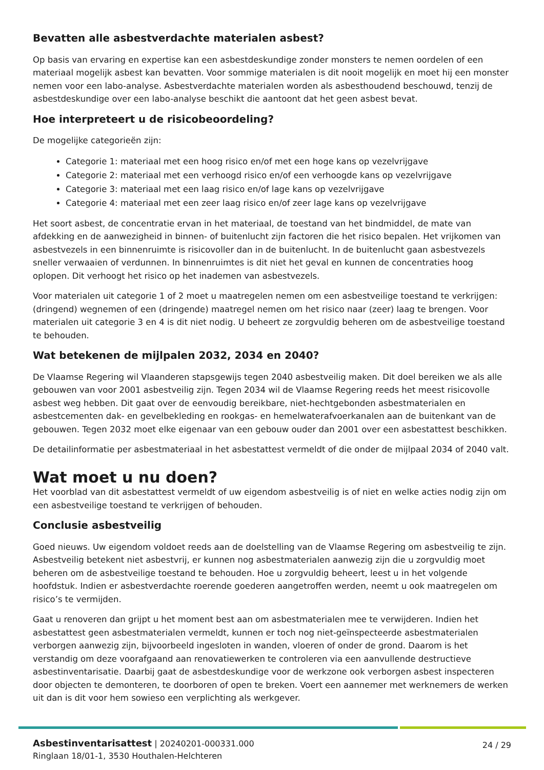Bevatten alle asbestverdachte materialen asbest?
Op basis van ervaring en expertise kan een asbestdeskundige zonder monsters te nemen oordelen of een materiaal mogelijk asbest kan bevatten. Voor sommige materialen is dit nooit mogelijk en moet hij een monster nemen voor een labo-analyse. Asbestverdachte materialen worden als asbesthoudend beschouwd, tenzij de asbestdeskundige over een labo-analyse beschikt die aantoont dat het geen asbest bevat.
Hoe interpreteert u de risicobeoordeling?
De mogelijke categorieën zijn:
Categorie 1: materiaal met een hoog risico en/of met een hoge kans op vezelvrijgave
Categorie 2: materiaal met een verhoogd risico en/of een verhoogde kans op vezelvrijgave
Categorie 3: materiaal met een laag risico en/of lage kans op vezelvrijgave
Categorie 4: materiaal met een zeer laag risico en/of zeer lage kans op vezelvrijgave
Het soort asbest, de concentratie ervan in het materiaal, de toestand van het bindmiddel, de mate van afdekking en de aanwezigheid in binnen- of buitenlucht zijn factoren die het risico bepalen. Het vrijkomen van asbestvezels in een binnenruimte is risicovoller dan in de buitenlucht. In de buitenlucht gaan asbestvezels sneller verwaaien of verdunnen. In binnenruimtes is dit niet het geval en kunnen de concentraties hoog oplopen. Dit verhoogt het risico op het inademen van asbestvezels.
Voor materialen uit categorie 1 of 2 moet u maatregelen nemen om een asbestveilige toestand te verkrijgen: (dringend) wegnemen of een (dringende) maatregel nemen om het risico naar (zeer) laag te brengen. Voor materialen uit categorie 3 en 4 is dit niet nodig. U beheert ze zorgvuldig beheren om de asbestveilige toestand te behouden.
Wat betekenen de mijlpalen 2032, 2034 en 2040?
De Vlaamse Regering wil Vlaanderen stapsgewijs tegen 2040 asbestveilig maken. Dit doel bereiken we als alle gebouwen van voor 2001 asbestveilig zijn. Tegen 2034 wil de Vlaamse Regering reeds het meest risicovolle asbest weg hebben. Dit gaat over de eenvoudig bereikbare, niet-hechtgebonden asbestmaterialen en asbestcementen dak- en gevelbekleding en rookgas- en hemelwaterafvoerkanalen aan de buitenkant van de gebouwen. Tegen 2032 moet elke eigenaar van een gebouw ouder dan 2001 over een asbestattest beschikken.
De detailinformatie per asbestmateriaal in het asbestattest vermeldt of die onder de mijlpaal 2034 of 2040 valt.
Wat moet u nu doen?
Het voorblad van dit asbestattest vermeldt of uw eigendom asbestveilig is of niet en welke acties nodig zijn om een asbestveilige toestand te verkrijgen of behouden.
Conclusie asbestveilig
Goed nieuws. Uw eigendom voldoet reeds aan de doelstelling van de Vlaamse Regering om asbestveilig te zijn. Asbestveilig betekent niet asbestvrij, er kunnen nog asbestmaterialen aanwezig zijn die u zorgvuldig moet beheren om de asbestveilige toestand te behouden. Hoe u zorgvuldig beheert, leest u in het volgende hoofdstuk. Indien er asbestverdachte roerende goederen aangetroffen werden, neemt u ook maatregelen om risico’s te vermijden.
Gaat u renoveren dan grijpt u het moment best aan om asbestmaterialen mee te verwijderen. Indien het asbestattest geen asbestmaterialen vermeldt, kunnen er toch nog niet-geïnspecteerde asbestmaterialen verborgen aanwezig zijn, bijvoorbeeld ingesloten in wanden, vloeren of onder de grond. Daarom is het verstandig om deze voorafgaand aan renovatiewerken te controleren via een aanvullende destructieve asbestinventarisatie. Daarbij gaat de asbestdeskundige voor de werkzone ook verborgen asbest inspecteren door objecten te demonteren, te doorboren of open te breken. Voert een aannemer met werknemers de werken uit dan is dit voor hem sowieso een verplichting als werkgever.
Asbestinventarisattest | 20240201-000331.000
Ringlaan 18/01-1, 3530 Houthalen-Helchteren
24 / 29